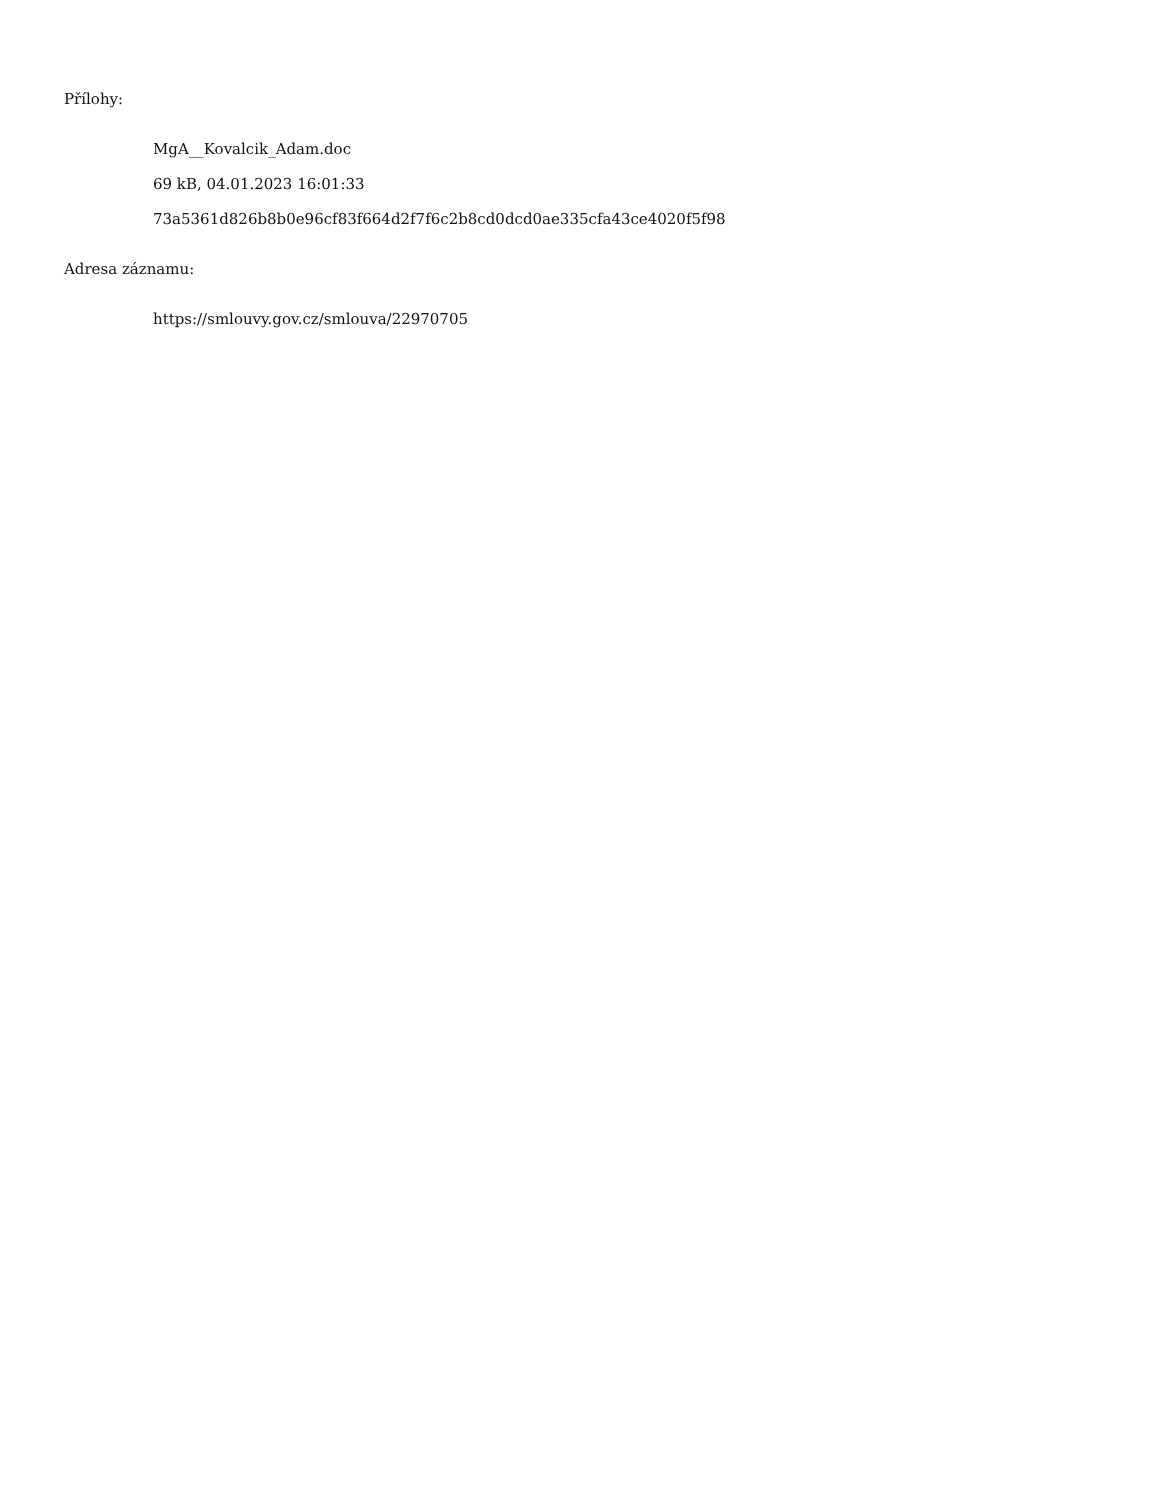Přílohy:
MgA__Kovalcik_Adam.doc
69 kB, 04.01.2023 16:01:33
73a5361d826b8b0e96cf83f664d2f7f6c2b8cd0dcd0ae335cfa43ce4020f5f98
Adresa záznamu:
https://smlouvy.gov.cz/smlouva/22970705